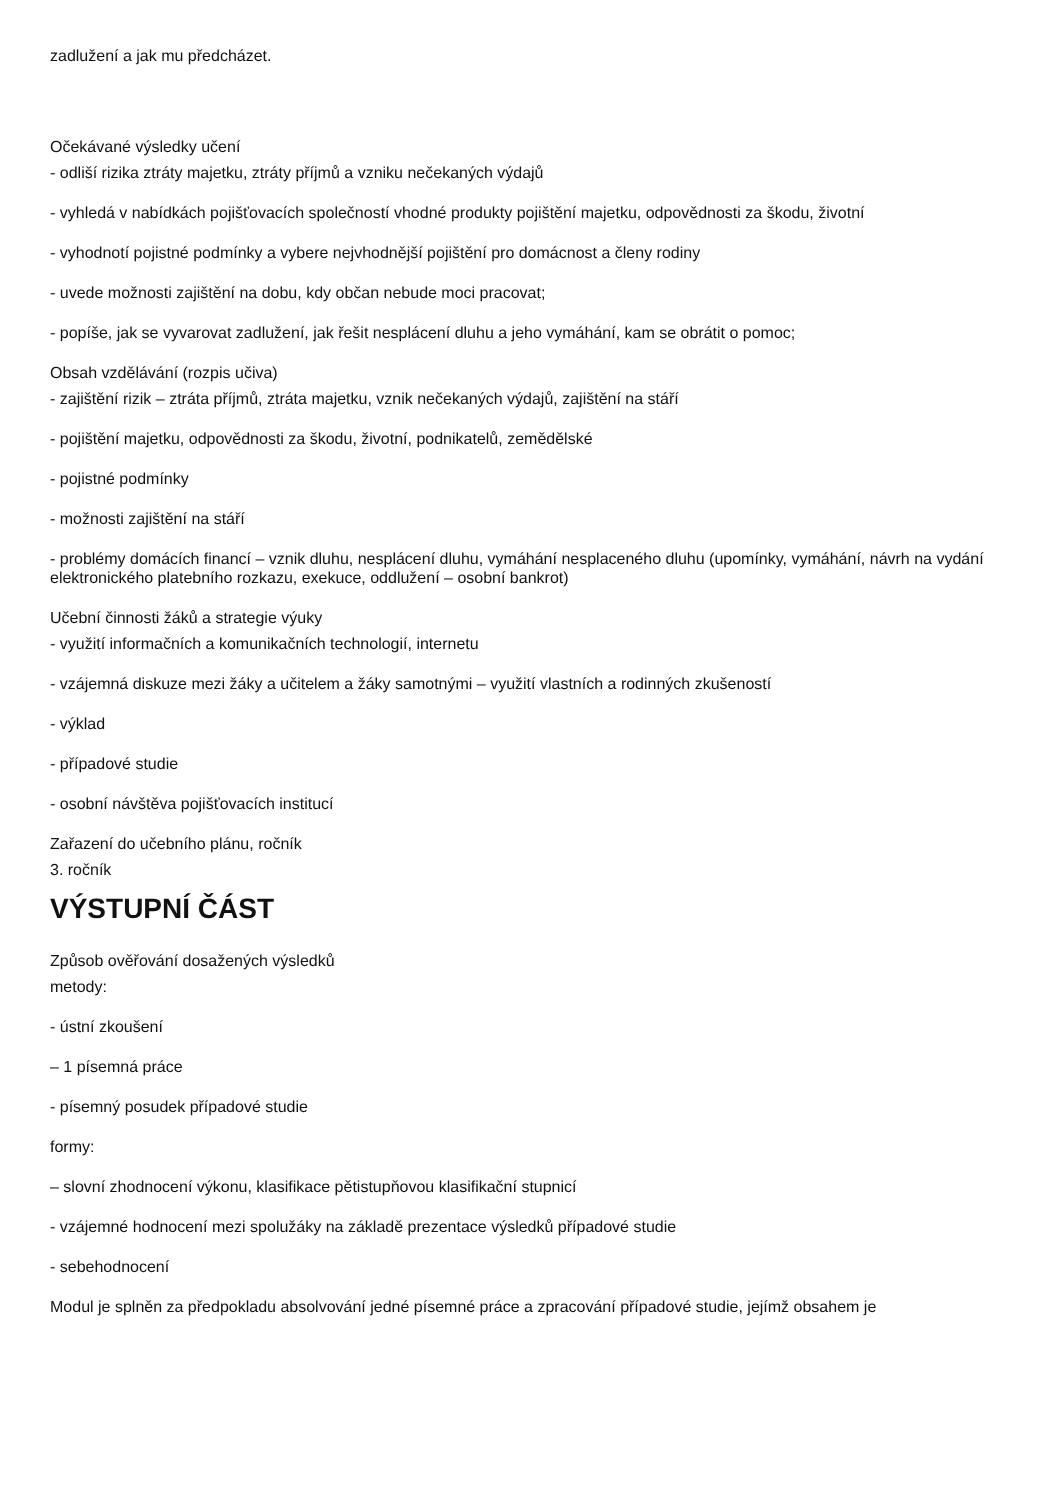zadlužení a jak mu předcházet.
Očekávané výsledky učení
- odliší rizika ztráty majetku, ztráty příjmů a vzniku nečekaných výdajů
- vyhledá v nabídkách pojišťovacích společností vhodné produkty pojištění majetku, odpovědnosti za škodu, životní
- vyhodnotí pojistné podmínky a vybere nejvhodnější pojištění pro domácnost a členy rodiny
- uvede možnosti zajištění na dobu, kdy občan nebude moci pracovat;
- popíše, jak se vyvarovat zadlužení, jak řešit nesplácení dluhu a jeho vymáhání, kam se obrátit o pomoc;
Obsah vzdělávání (rozpis učiva)
- zajištění rizik – ztráta příjmů, ztráta majetku, vznik nečekaných výdajů, zajištění na stáří
- pojištění majetku, odpovědnosti za škodu, životní, podnikatelů, zemědělské
- pojistné podmínky
- možnosti zajištění na stáří
- problémy domácích financí – vznik dluhu, nesplácení dluhu, vymáhání nesplaceného dluhu (upomínky, vymáhání, návrh na vydání elektronického platebního rozkazu, exekuce, oddlužení – osobní bankrot)
Učební činnosti žáků a strategie výuky
- využití informačních a komunikačních technologií, internetu
- vzájemná diskuze mezi žáky a učitelem a žáky samotnými – využití vlastních a rodinných zkušeností
- výklad
- případové studie
- osobní návštěva pojišťovacích institucí
Zařazení do učebního plánu, ročník
3. ročník
VÝSTUPNÍ ČÁST
Způsob ověřování dosažených výsledků
metody:
- ústní zkoušení
– 1 písemná práce
- písemný posudek případové studie
formy:
– slovní zhodnocení výkonu, klasifikace pětistupňovou klasifikační stupnicí
- vzájemné hodnocení mezi spolužáky na základě prezentace výsledků případové studie
- sebehodnocení
Modul je splněn za předpokladu absolvování jedné písemné práce a zpracování případové studie, jejímž obsahem je